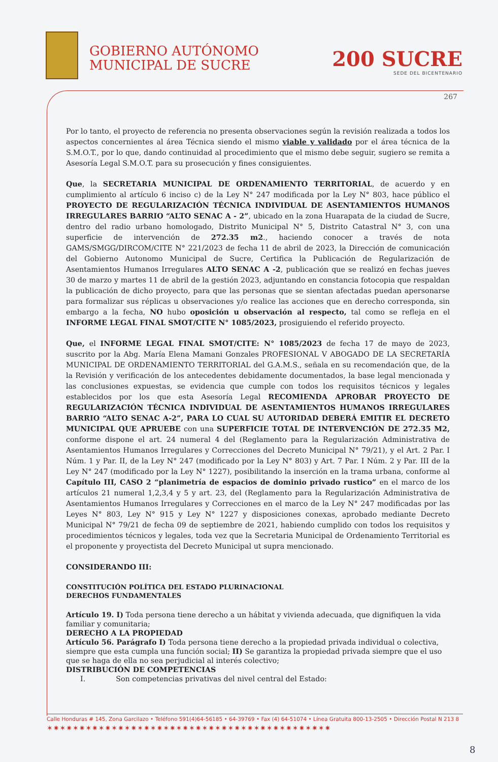GOBIERNO AUTÓNOMO
MUNICIPAL DE SUCRE
200 SUCRE
SEDE DEL BICENTENARIO
267
Por lo tanto, el proyecto de referencia no presenta observaciones según la revisión realizada a todos los aspectos concernientes al área Técnica siendo el mismo viable y validado por el área técnica de la S.M.O.T., por lo que, dando continuidad al procedimiento que el mismo debe seguir, sugiero se remita a Asesoría Legal S.M.O.T. para su prosecución y fines consiguientes.
Que, la SECRETARIA MUNICIPAL DE ORDENAMIENTO TERRITORIAL, de acuerdo y en cumplimiento al artículo 6 inciso c) de la Ley N° 247 modificada por la Ley N° 803, hace público el PROYECTO DE REGULARIZACIÓN TÉCNICA INDIVIDUAL DE ASENTAMIENTOS HUMANOS IRREGULARES BARRIO “ALTO SENAC A - 2”, ubicado en la zona Huarapata de la ciudad de Sucre, dentro del radio urbano homologado, Distrito Municipal N° 5, Distrito Catastral N° 3, con una superficie de intervención de 272.35 m2., haciendo conocer a través de nota GAMS/SMGG/DIRCOM/CITE N° 221/2023 de fecha 11 de abril de 2023, la Dirección de comunicación del Gobierno Autonomo Municipal de Sucre, Certifica la Publicación de Regularización de Asentamientos Humanos Irregulares ALTO SENAC A -2, publicación que se realizó en fechas jueves 30 de marzo y martes 11 de abril de la gestión 2023, adjuntando en constancia fotocopia que respaldan la publicación de dicho proyecto, para que las personas que se sientan afectadas puedan apersonarse para formalizar sus réplicas u observaciones y/o realice las acciones que en derecho corresponda, sin embargo a la fecha, NO hubo oposición u observación al respecto, tal como se refleja en el INFORME LEGAL FINAL SMOT/CITE N° 1085/2023, prosiguiendo el referido proyecto.
Que, el INFORME LEGAL FINAL SMOT/CITE: N° 1085/2023 de fecha 17 de mayo de 2023, suscrito por la Abg. María Elena Mamani Gonzales PROFESIONAL V ABOGADO DE LA SECRETARÍA MUNICIPAL DE ORDENAMIENTO TERRITORIAL del G.A.M.S., señala en su recomendación que, de la la Revisión y verificación de los antecedentes debidamente documentados, la base legal mencionada y las conclusiones expuestas, se evidencia que cumple con todos los requisitos técnicos y legales establecidos por los que esta Asesoría Legal RECOMIENDA APROBAR PROYECTO DE REGULARIZACIÓN TÉCNICA INDIVIDUAL DE ASENTAMIENTOS HUMANOS IRREGULARES BARRIO “ALTO SENAC A-2”, PARA LO CUAL SU AUTORIDAD DEBERÁ EMITIR EL DECRETO MUNICIPAL QUE APRUEBE con una SUPERFICIE TOTAL DE INTERVENCIÓN DE 272.35 M2, conforme dispone el art. 24 numeral 4 del (Reglamento para la Regularización Administrativa de Asentamientos Humanos Irregulares y Correcciones del Decreto Municipal N° 79/21), y el Art. 2 Par. I Núm. 1 y Par. II, de la Ley N° 247 (modificado por la Ley N° 803) y Art. 7 Par. I Núm. 2 y Par. III de la Ley N° 247 (modificado por la Ley N° 1227), posibilitando la inserción en la trama urbana, conforme al Capítulo III, CASO 2 “planimetría de espacios de dominio privado rustico” en el marco de los artículos 21 numeral 1,2,3,4 y 5 y art. 23, del (Reglamento para la Regularización Administrativa de Asentamientos Humanos Irregulares y Correcciones en el marco de la Ley N° 247 modificadas por las Leyes N° 803, Ley N° 915 y Ley N° 1227 y disposiciones conexas, aprobado mediante Decreto Municipal N° 79/21 de fecha 09 de septiembre de 2021, habiendo cumplido con todos los requisitos y procedimientos técnicos y legales, toda vez que la Secretaria Municipal de Ordenamiento Territorial es el proponente y proyectista del Decreto Municipal ut supra mencionado.
CONSIDERANDO III:
CONSTITUCIÓN POLÍTICA DEL ESTADO PLURINACIONAL
DERECHOS FUNDAMENTALES
Artículo 19. I) Toda persona tiene derecho a un hábitat y vivienda adecuada, que dignifiquen la vida familiar y comunitaria;
DERECHO A LA PROPIEDAD
Artículo 56. Parágrafo I) Toda persona tiene derecho a la propiedad privada individual o colectiva, siempre que esta cumpla una función social; II) Se garantiza la propiedad privada siempre que el uso que se haga de ella no sea perjudicial al interés colectivo;
DISTRIBUCIÓN DE COMPETENCIAS
I. Son competencias privativas del nivel central del Estado:
Calle Honduras # 145, Zona Garcilazo • Teléfono 591(4)64-56185 • 64-39769 • Fax (4) 64-51074 • Línea Gratuita 800-13-2505 • Dirección Postal N 213 8
✶✷✶✷✶✷✶✷✶✷✶✷✶✷✶✷✶✷✶✷✶✷✶✷✶✷✶✷✶✷✶✷✶✷✶✷✶✷✶✷✶✷✶✷
8